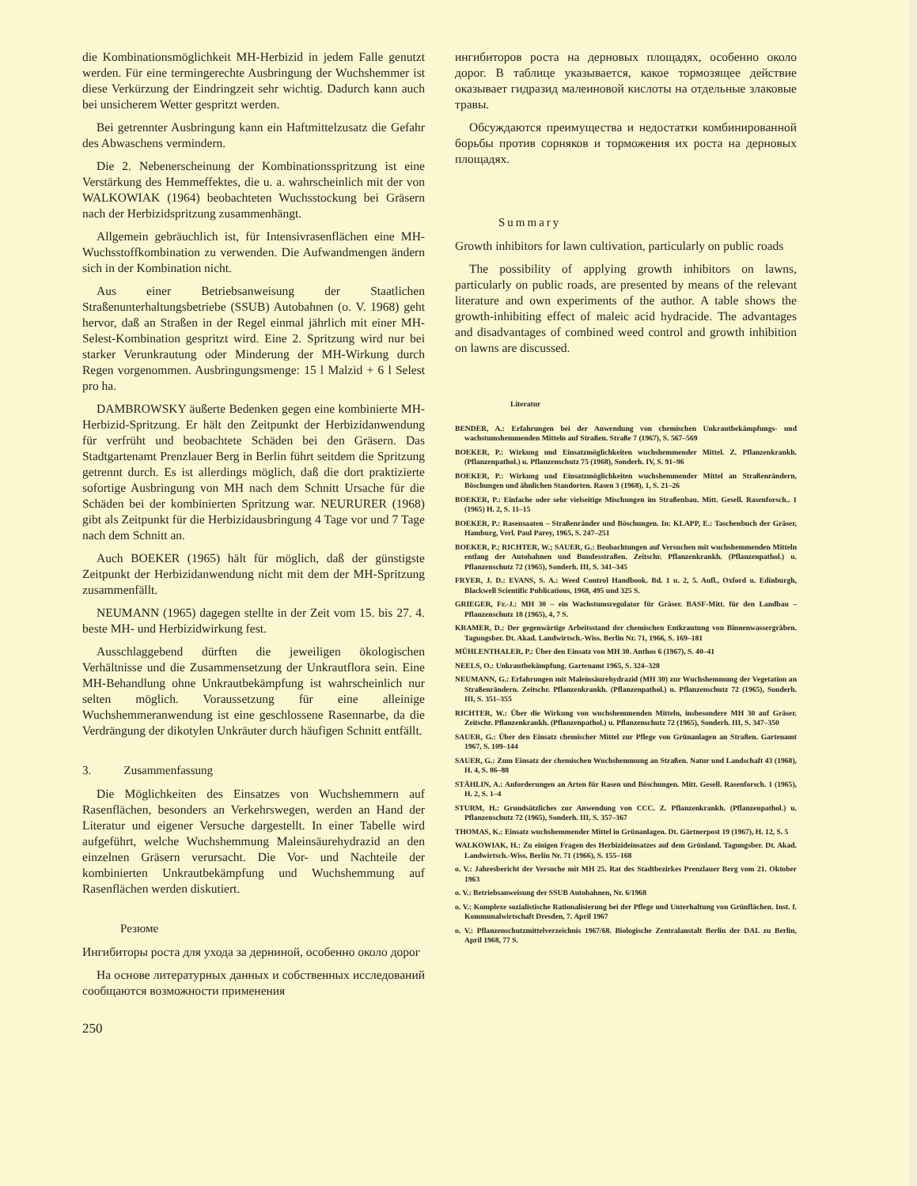die Kombinationsmöglichkeit MH-Herbizid in jedem Falle genutzt werden. Für eine termingerechte Ausbringung der Wuchshemmer ist diese Verkürzung der Eindringzeit sehr wichtig. Dadurch kann auch bei unsicherem Wetter gespritzt werden.
Bei getrennter Ausbringung kann ein Haftmittelzusatz die Gefahr des Abwaschens vermindern.
Die 2. Nebenerscheinung der Kombinationsspritzung ist eine Verstärkung des Hemmeffektes, die u. a. wahrscheinlich mit der von WALKOWIAK (1964) beobachteten Wuchsstockung bei Gräsern nach der Herbizidspritzung zusammenhängt.
Allgemein gebräuchlich ist, für Intensivrasenflächen eine MH-Wuchsstoffkombination zu verwenden. Die Aufwandmengen ändern sich in der Kombination nicht.
Aus einer Betriebsanweisung der Staatlichen Straßenunterhaltungsbetriebe (SSUB) Autobahnen (o. V. 1968) geht hervor, daß an Straßen in der Regel einmal jährlich mit einer MH-Selest-Kombination gespritzt wird. Eine 2. Spritzung wird nur bei starker Verunkrautung oder Minderung der MH-Wirkung durch Regen vorgenommen. Ausbringungsmenge: 15 l Malzid + 6 l Selest pro ha.
DAMBROWSKY äußerte Bedenken gegen eine kombinierte MH-Herbizid-Spritzung. Er hält den Zeitpunkt der Herbizidanwendung für verfrüht und beobachtete Schäden bei den Gräsern. Das Stadtgartenamt Prenzlauer Berg in Berlin führt seitdem die Spritzung getrennt durch. Es ist allerdings möglich, daß die dort praktizierte sofortige Ausbringung von MH nach dem Schnitt Ursache für die Schäden bei der kombinierten Spritzung war. NEURURER (1968) gibt als Zeitpunkt für die Herbizidausbringung 4 Tage vor und 7 Tage nach dem Schnitt an.
Auch BOEKER (1965) hält für möglich, daß der günstigste Zeitpunkt der Herbizidanwendung nicht mit dem der MH-Spritzung zusammenfällt.
NEUMANN (1965) dagegen stellte in der Zeit vom 15. bis 27. 4. beste MH- und Herbizidwirkung fest.
Ausschlaggebend dürften die jeweiligen ökologischen Verhältnisse und die Zusammensetzung der Unkrautflora sein. Eine MH-Behandlung ohne Unkrautbekämpfung ist wahrscheinlich nur selten möglich. Voraussetzung für eine alleinige Wuchshemmeranwendung ist eine geschlossene Rasennarbe, da die Verdrängung der dikotylen Unkräuter durch häufigen Schnitt entfällt.
3. Zusammenfassung
Die Möglichkeiten des Einsatzes von Wuchshemmern auf Rasenflächen, besonders an Verkehrswegen, werden an Hand der Literatur und eigener Versuche dargestellt. In einer Tabelle wird aufgeführt, welche Wuchshemmung Maleinsäurehydrazid an den einzelnen Gräsern verursacht. Die Vor- und Nachteile der kombinierten Unkrautbekämpfung und Wuchshemmung auf Rasenflächen werden diskutiert.
Резюме
Ингибиторы роста для ухода за дерниной, особенно около дорог
На основе литературных данных и собственных исследований сообщаются возможности применения
250
ингибиторов роста на дерновых площадях, особенно около дорог. В таблице указывается, какое тормозящее действие оказывает гидразид малеиновой кислоты на отдельные злаковые травы.
Обсуждаются преимущества и недостатки комбинированной борьбы против сорняков и торможения их роста на дерновых площадях.
Summary
Growth inhibitors for lawn cultivation, particularly on public roads
The possibility of applying growth inhibitors on lawns, particularly on public roads, are presented by means of the relevant literature and own experiments of the author. A table shows the growth-inhibiting effect of maleic acid hydracide. The advantages and disadvantages of combined weed control and growth inhibition on lawns are discussed.
Literatur
BENDER, A.: Erfahrungen bei der Anwendung von chemischen Unkrautbekämpfungs- und wachstumshemmenden Mitteln auf Straßen. Straße 7 (1967), S. 567–569
BOEKER, P.: Wirkung und Einsatzmöglichkeiten wuchshemmender Mittel. Z. Pflanzenkrankh. (Pflanzenpathol.) u. Pflanzenschutz 75 (1968), Sonderh. IV, S. 91–96
BOEKER, P.: Wirkung und Einsatzmöglichkeiten wuchshemmender Mittel an Straßenrändern, Böschungen und ähnlichen Standorten. Rasen 3 (1968), 1, S. 21–26
BOEKER, P.: Einfache oder sehr vielseitige Mischungen im Straßenbau. Mitt. Gesell. Rasenforsch.. 1 (1965) H. 2, S. 11–15
BOEKER, P.: Rasensaaten – Straßenränder und Böschungen. In: KLAPP, E.: Taschenbuch der Gräser, Hamburg, Verl. Paul Parey, 1965, S. 247–251
BOEKER, P.; RICHTER, W.; SAUER, G.: Beobachtungen auf Versuchen mit wuchshemmenden Mitteln entlang der Autobahnen und Bundesstraßen. Zeitschr. Pflanzenkrankh. (Pflanzenpathol.) u. Pflanzenschutz 72 (1965), Sonderh. III, S. 341–345
FRYER, J. D.: EVANS, S. A.: Weed Control Handbook. Bd. 1 u. 2, 5. Aufl., Oxford u. Edinburgh, Blackwell Scientific Publications, 1968, 495 und 325 S.
GRIEGER, Fr.-J.: MH 30 – ein Wachstumsregulator für Gräser. BASF-Mitt. für den Landbau – Pflanzenschutz 18 (1965), 4, 7 S.
KRAMER, D.: Der gegenwärtige Arbeitsstand der chemischen Entkrautung von Binnenwassergräben. Tagungsber. Dt. Akad. Landwirtsch.-Wiss. Berlin Nr. 71, 1966, S. 169–181
MÜHLENTHALER, P.: Über den Einsatz von MH 30. Anthos 6 (1967), S. 40–41
NEELS, O.: Unkrautbekämpfung. Gartenamt 1965, S. 324–328
NEUMANN, G.: Erfahrungen mit Maleinsäurehydrazid (MH 30) zur Wuchshemmung der Vegetation an Straßenrändern. Zeitschr. Pflanzenkrankh. (Pflanzenpathol.) u. Pflanzenschutz 72 (1965), Sonderh. III, S. 351–355
RICHTER, W.: Über die Wirkung von wuchshemmenden Mitteln, insbesondere MH 30 auf Gräser. Zeitschr. Pflanzenkrankh. (Pflanzenpathol.) u. Pflanzenschutz 72 (1965), Sonderh. III, S. 347–350
SAUER, G.: Über den Einsatz chemischer Mittel zur Pflege von Grünanlagen an Straßen. Gartenamt 1967, S. 109–144
SAUER, G.: Zum Einsatz der chemischen Wuchshemmung an Straßen. Natur und Landschaft 43 (1968), H. 4, S. 86–88
STÄHLIN, A.: Anforderungen an Arten für Rasen und Böschungen. Mitt. Gesell. Rasenforsch. 1 (1965), H. 2, S. 1–4
STURM, H.: Grundsätzliches zur Anwendung von CCC. Z. Pflanzenkrankh. (Pflanzenpathol.) u. Pflanzenschutz 72 (1965), Sonderh. III, S. 357–367
THOMAS, K.: Einsatz wuchshemmender Mittel in Grünanlagen. Dt. Gärtnerpost 19 (1967), H. 12, S. 5
WALKOWIAK, H.: Zu einigen Fragen des Herbizideinsatzes auf dem Grünland. Tagungsber. Dt. Akad. Landwirtsch.-Wiss. Berlin Nr. 71 (1966), S. 155–168
o. V.: Jahresbericht der Versuche mit MH 25. Rat des Stadtbezirkes Prenzlauer Berg vom 21. Oktober 1963
o. V.: Betriebsanweisung der SSUB Autobahnen, Nr. 6/1968
o. V.: Komplexe sozialistische Rationalisierung bei der Pflege und Unterhaltung von Grünflächen. Inst. f. Kommunalwirtschaft Dresden, 7. April 1967
o. V.: Pflanzenschutzmittelverzeichnis 1967/68. Biologische Zentralanstalt Berlin der DAL zu Berlin, April 1968, 77 S.